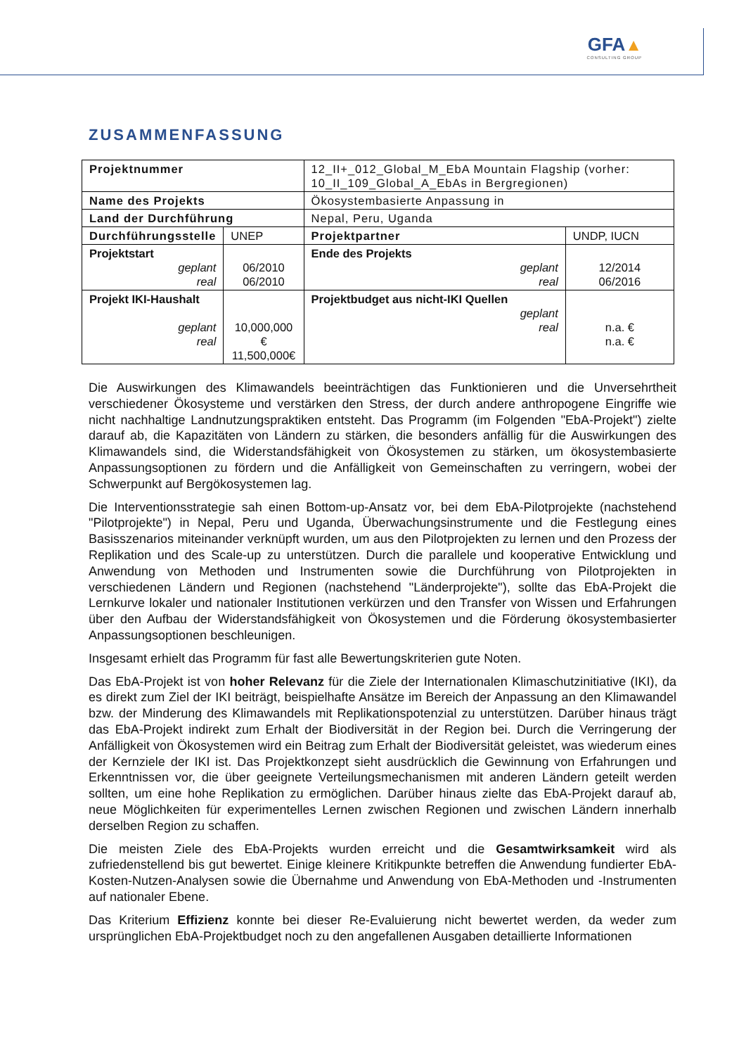GFA▲
CONSULTING GROUP
ZUSAMMENFASSUNG
| Projektnummer | | 12_II+_012_Global_M_EbA Mountain Flagship (vorher: 10_II_109_Global_A_EbAs in Bergregionen) | |
| Name des Projekts | | Ökosystembasierte Anpassung in | |
| Land der Durchführung | | Nepal, Peru, Uganda | |
| Durchführungsstelle | UNEP | Projektpartner | UNDP, IUCN |
| Projektstart geplant real | 06/2010 06/2010 | Ende des Projekts geplant real | 12/2014 06/2016 |
| Projekt IKI-Haushalt geplant real | 10,000,000 € 11,500,000€ | Projektbudget aus nicht-IKI Quellen geplant real | n.a. € n.a. € |
Die Auswirkungen des Klimawandels beeinträchtigen das Funktionieren und die Unversehrtheit verschiedener Ökosysteme und verstärken den Stress, der durch andere anthropogene Eingriffe wie nicht nachhaltige Landnutzungspraktiken entsteht. Das Programm (im Folgenden "EbA-Projekt") zielte darauf ab, die Kapazitäten von Ländern zu stärken, die besonders anfällig für die Auswirkungen des Klimawandels sind, die Widerstandsfähigkeit von Ökosystemen zu stärken, um ökosystembasierte Anpassungsoptionen zu fördern und die Anfälligkeit von Gemeinschaften zu verringern, wobei der Schwerpunkt auf Bergökosystemen lag.
Die Interventionsstrategie sah einen Bottom-up-Ansatz vor, bei dem EbA-Pilotprojekte (nachstehend "Pilotprojekte") in Nepal, Peru und Uganda, Überwachungsinstrumente und die Festlegung eines Basisszenarios miteinander verknüpft wurden, um aus den Pilotprojekten zu lernen und den Prozess der Replikation und des Scale-up zu unterstützen. Durch die parallele und kooperative Entwicklung und Anwendung von Methoden und Instrumenten sowie die Durchführung von Pilotprojekten in verschiedenen Ländern und Regionen (nachstehend "Länderprojekte"), sollte das EbA-Projekt die Lernkurve lokaler und nationaler Institutionen verkürzen und den Transfer von Wissen und Erfahrungen über den Aufbau der Widerstandsfähigkeit von Ökosystemen und die Förderung ökosystembasierter Anpassungsoptionen beschleunigen.
Insgesamt erhielt das Programm für fast alle Bewertungskriterien gute Noten.
Das EbA-Projekt ist von hoher Relevanz für die Ziele der Internationalen Klimaschutzinitiative (IKI), da es direkt zum Ziel der IKI beiträgt, beispielhafte Ansätze im Bereich der Anpassung an den Klimawandel bzw. der Minderung des Klimawandels mit Replikationspotenzial zu unterstützen. Darüber hinaus trägt das EbA-Projekt indirekt zum Erhalt der Biodiversität in der Region bei. Durch die Verringerung der Anfälligkeit von Ökosystemen wird ein Beitrag zum Erhalt der Biodiversität geleistet, was wiederum eines der Kernziele der IKI ist. Das Projektkonzept sieht ausdrücklich die Gewinnung von Erfahrungen und Erkenntnissen vor, die über geeignete Verteilungsmechanismen mit anderen Ländern geteilt werden sollten, um eine hohe Replikation zu ermöglichen. Darüber hinaus zielte das EbA-Projekt darauf ab, neue Möglichkeiten für experimentelles Lernen zwischen Regionen und zwischen Ländern innerhalb derselben Region zu schaffen.
Die meisten Ziele des EbA-Projekts wurden erreicht und die Gesamtwirksamkeit wird als zufriedenstellend bis gut bewertet. Einige kleinere Kritikpunkte betreffen die Anwendung fundierter EbA-Kosten-Nutzen-Analysen sowie die Übernahme und Anwendung von EbA-Methoden und -Instrumenten auf nationaler Ebene.
Das Kriterium Effizienz konnte bei dieser Re-Evaluierung nicht bewertet werden, da weder zum ursprünglichen EbA-Projektbudget noch zu den angefallenen Ausgaben detaillierte Informationen